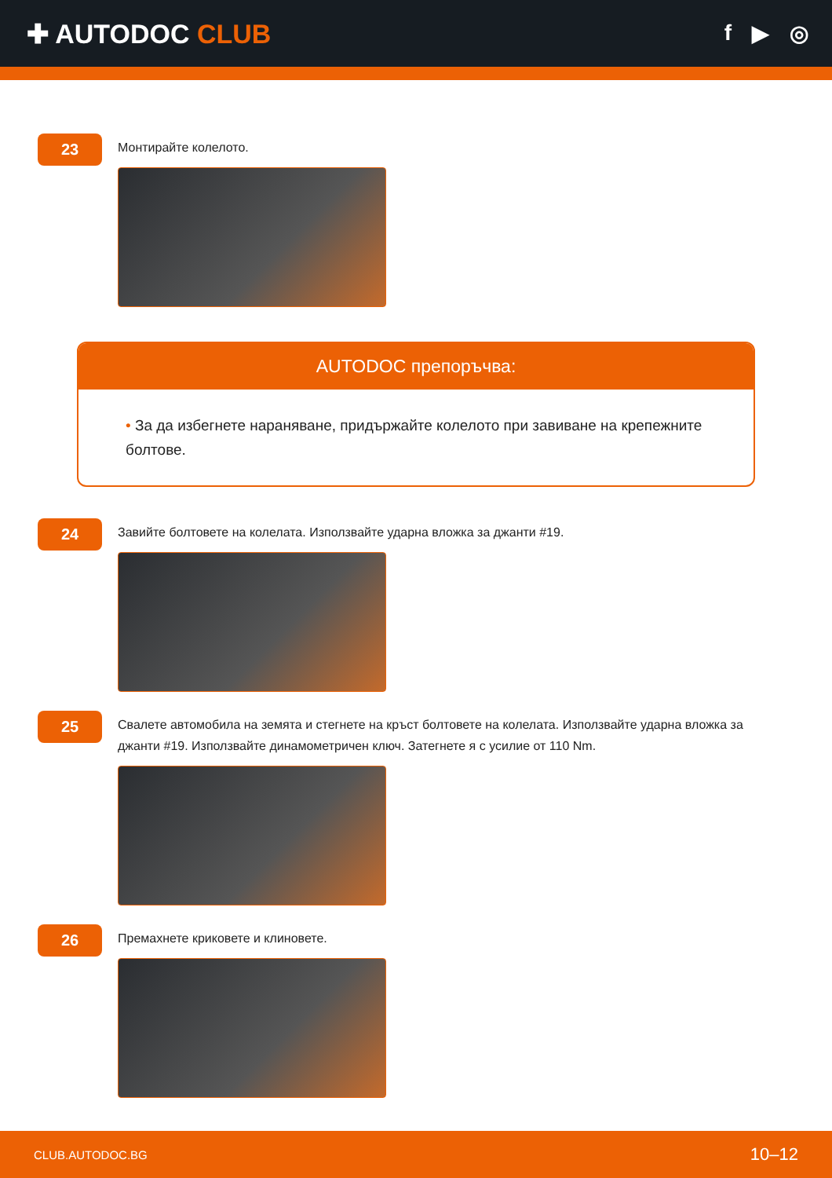✚ AUTODOC CLUB
f ▶ ◎
23
Монтирайте колелото.
AUTODOC препоръчва:
• За да избегнете нараняване, придържайте колелото при завиване на крепежните болтове.
24
Завийте болтовете на колелата. Използвайте ударна вложка за джанти #19.
25
Свалете автомобила на земята и стегнете на кръст болтовете на колелата. Използвайте ударна вложка за джанти #19. Използвайте динамометричен ключ. Затегнете я с усилие от 110 Nm.
26
Премахнете криковете и клиновете.
CLUB.AUTODOC.BG 10–12